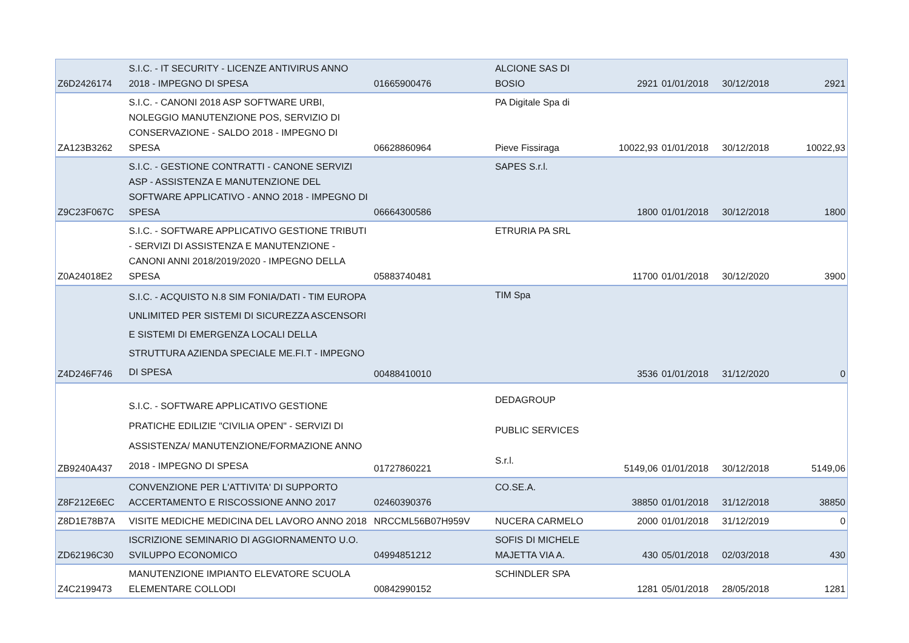| Z6D2426174 | S.I.C. - IT SECURITY - LICENZE ANTIVIRUS ANNO 2018 - IMPEGNO DI SPESA | 01665900476 | ALCIONE SAS DI BOSIO | 2921 | 01/01/2018 | 30/12/2018 | 2921 |
| ZA123B3262 | S.I.C. - CANONI 2018 ASP SOFTWARE URBI, NOLEGGIO MANUTENZIONE POS, SERVIZIO DI CONSERVAZIONE - SALDO 2018 - IMPEGNO DI SPESA | 06628860964 | PA Digitale Spa di Pieve Fissiraga | 10022,93 | 01/01/2018 | 30/12/2018 | 10022,93 |
| Z9C23F067C | S.I.C. - GESTIONE CONTRATTI - CANONE SERVIZI ASP - ASSISTENZA E MANUTENZIONE DEL SOFTWARE APPLICATIVO - ANNO 2018 - IMPEGNO DI SPESA | 06664300586 | SAPES S.r.l. | 1800 | 01/01/2018 | 30/12/2018 | 1800 |
| Z0A24018E2 | S.I.C. - SOFTWARE APPLICATIVO GESTIONE TRIBUTI - SERVIZI DI ASSISTENZA E MANUTENZIONE - CANONI ANNI 2018/2019/2020 - IMPEGNO DELLA SPESA | 05883740481 | ETRURIA PA SRL | 11700 | 01/01/2018 | 30/12/2020 | 3900 |
| Z4D246F746 | S.I.C. - ACQUISTO N.8 SIM FONIA/DATI - TIM EUROPA UNLIMITED PER SISTEMI DI SICUREZZA ASCENSORI E SISTEMI DI EMERGENZA LOCALI DELLA STRUTTURA AZIENDA SPECIALE ME.FI.T - IMPEGNO DI SPESA | 00488410010 | TIM Spa | 3536 | 01/01/2018 | 31/12/2020 | 0 |
| ZB9240A437 | S.I.C. - SOFTWARE APPLICATIVO GESTIONE PRATICHE EDILIZIE "CIVILIA OPEN" - SERVIZI DI ASSISTENZA/ MANUTENZIONE/FORMAZIONE ANNO 2018 - IMPEGNO DI SPESA | 01727860221 | DEDAGROUP PUBLIC SERVICES S.r.l. | 5149,06 | 01/01/2018 | 30/12/2018 | 5149,06 |
| Z8F212E6EC | CONVENZIONE PER L'ATTIVITA' DI SUPPORTO ACCERTAMENTO E RISCOSSIONE ANNO 2017 | 02460390376 | CO.SE.A. | 38850 | 01/01/2018 | 31/12/2018 | 38850 |
| Z8D1E78B7A | VISITE MEDICHE MEDICINA DEL LAVORO ANNO 2018 | NRCCML56B07H959V | NUCERA CARMELO | 2000 | 01/01/2018 | 31/12/2019 | 0 |
| ZD62196C30 | ISCRIZIONE SEMINARIO DI AGGIORNAMENTO U.O. SVILUPPO ECONOMICO | 04994851212 | SOFIS DI MICHELE MAJETTA VIA A. | 430 | 05/01/2018 | 02/03/2018 | 430 |
| Z4C2199473 | MANUTENZIONE IMPIANTO ELEVATORE SCUOLA ELEMENTARE COLLODI | 00842990152 | SCHINDLER SPA | 1281 | 05/01/2018 | 28/05/2018 | 1281 |